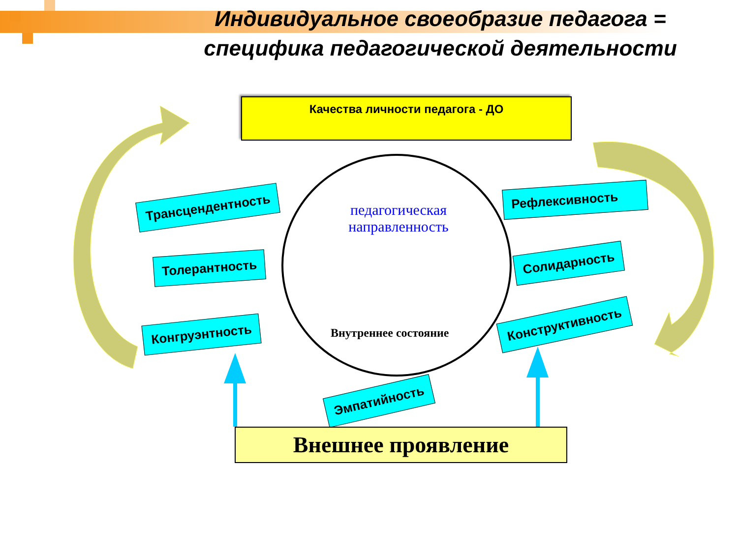Индивидуальное своеобразие педагога = специфика педагогической деятельности
Качества личности педагога - ДО
педагогическая направленность
Внутреннее состояние
Трансцендентность
Толерантность
Конгруэнтность
Рефлексивность
Солидарность
Конструктивность
Эмпатийность
Внешнее проявление